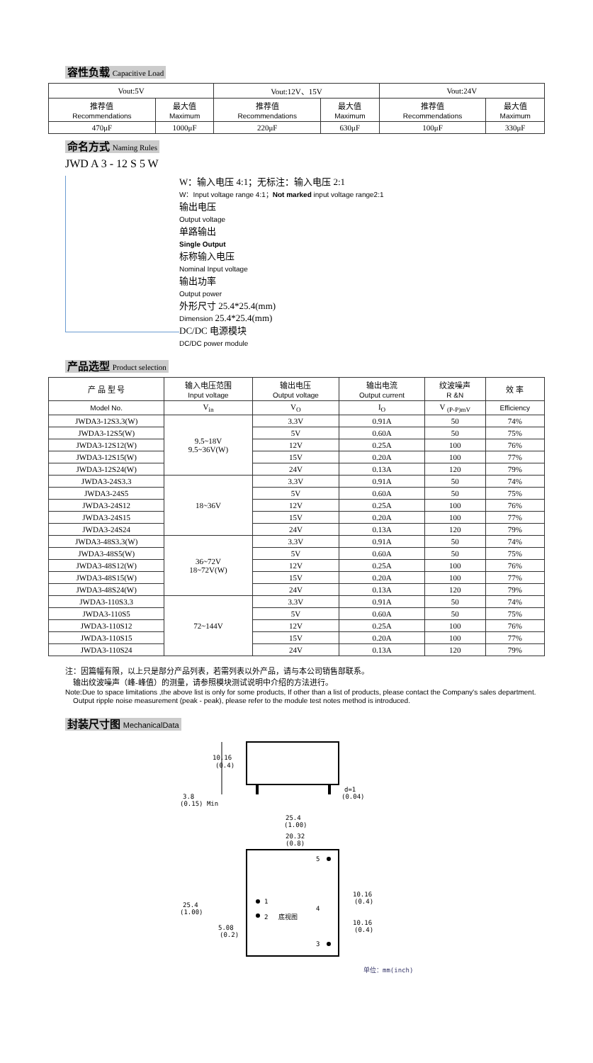容性负载 Capacitive Load
| Vout:5V | | Vout:12V、15V | | Vout:24V | |
| 推荐值 Recommendations | 最大值 Maximum | 推荐值 Recommendations | 最大值 Maximum | 推荐值 Recommendations | 最大值 Maximum |
| 470μF | 1000μF | 220μF | 630μF | 100μF | 330μF |
命名方式 Naming Rules
JWD A 3 - 12 S 5 W
W：输入电压 4:1；无标注：输入电压 2:1
W：Input voltage range 4:1；Not marked input voltage range2:1
输出电压
Output voltage
单路输出
Single Output
标称输入电压
Nominal Input voltage
输出功率
Output power
外形尺寸 25.4*25.4(mm)
Dimension 25.4*25.4(mm)
DC/DC 电源模块
DC/DC power module
产品选型 Product selection
| 产 品 型 号 | 输入电压范围 Input voltage | 输出电压 Output voltage | 输出电流 Output current | 纹波噪声 R &N | 效 率 |
| --- | --- | --- | --- | --- | --- |
| Model No. | V<sub>in</sub> | V<sub>O</sub> | I<sub>O</sub> | V <sub>(P-P)mV</sub> | Efficiency |
| JWDA3-12S3.3(W) | 9.5~18V 9.5~36V(W) | 3.3V | 0.91A | 50 | 74% |
| JWDA3-12S5(W) | | 5V | 0.60A | 50 | 75% |
| JWDA3-12S12(W) | | 12V | 0.25A | 100 | 76% |
| JWDA3-12S15(W) | | 15V | 0.20A | 100 | 77% |
| JWDA3-12S24(W) | | 24V | 0.13A | 120 | 79% |
| JWDA3-24S3.3 | 18~36V | 3.3V | 0.91A | 50 | 74% |
| JWDA3-24S5 | | 5V | 0.60A | 50 | 75% |
| JWDA3-24S12 | | 12V | 0.25A | 100 | 76% |
| JWDA3-24S15 | | 15V | 0.20A | 100 | 77% |
| JWDA3-24S24 | | 24V | 0.13A | 120 | 79% |
| JWDA3-48S3.3(W) | 36~72V 18~72V(W) | 3.3V | 0.91A | 50 | 74% |
| JWDA3-48S5(W) | | 5V | 0.60A | 50 | 75% |
| JWDA3-48S12(W) | | 12V | 0.25A | 100 | 76% |
| JWDA3-48S15(W) | | 15V | 0.20A | 100 | 77% |
| JWDA3-48S24(W) | | 24V | 0.13A | 120 | 79% |
| JWDA3-110S3.3 | 72~144V | 3.3V | 0.91A | 50 | 74% |
| JWDA3-110S5 | | 5V | 0.60A | 50 | 75% |
| JWDA3-110S12 | | 12V | 0.25A | 100 | 76% |
| JWDA3-110S15 | | 15V | 0.20A | 100 | 77% |
| JWDA3-110S24 | | 24V | 0.13A | 120 | 79% |
注：因篇幅有限，以上只是部分产品列表，若需列表以外产品，请与本公司销售部联系。
输出纹波噪声（峰-峰值）的测量，请参照模块测试说明中介绍的方法进行。
Note:Due to space limitations ,the above list is only for some products, If other than a list of products, please contact the Company's sales department.
Output ripple noise measurement (peak - peak), please refer to the module test notes method is introduced.
封装尺寸图 MechanicalData
10.16
(0.4)
3.8
(0.15) Min
d=1
(0.04)
25.4
(1.00)
20.32
(0.8)
1
2
5
3
4
底视图
25.4
(1.00)
5.08
(0.2)
10.16
(0.4)
10.16
(0.4)
单位：mm(inch)